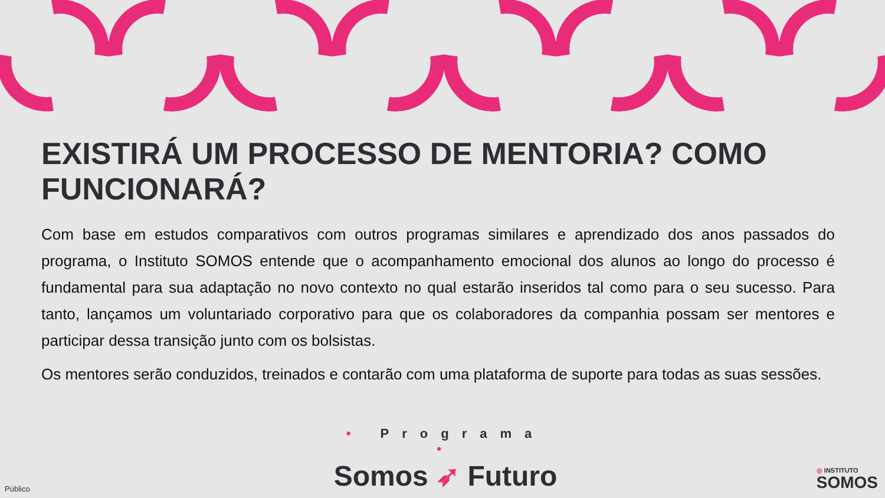EXISTIRÁ UM PROCESSO DE MENTORIA? COMO FUNCIONARÁ?
Com base em estudos comparativos com outros programas similares e aprendizado dos anos passados do programa, o Instituto SOMOS entende que o acompanhamento emocional dos alunos ao longo do processo é fundamental para sua adaptação no novo contexto no qual estarão inseridos tal como para o seu sucesso. Para tanto, lançamos um voluntariado corporativo para que os colaboradores da companhia possam ser mentores e participar dessa transição junto com os bolsistas.
Os mentores serão conduzidos, treinados e contarão com uma plataforma de suporte para todas as suas sessões.
• Programa •
Somos ➶ Futuro
Público
◎ INSTITUTO
SOMOS